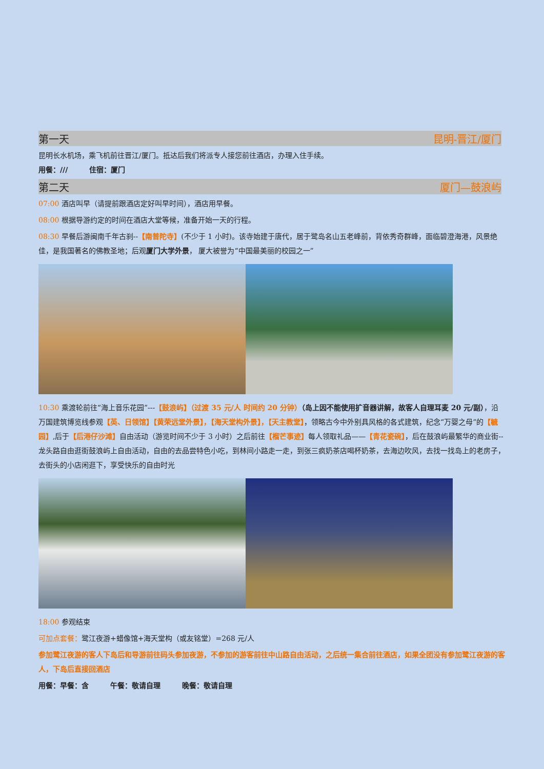第一天 昆明-晋江/厦门
昆明长水机场，乘飞机前往晋江/厦门。抵达后我们将派专人接您前往酒店，办理入住手续。
用餐：///　　　住宿：厦门
第二天 厦门—鼓浪屿
07:00 酒店叫早（请提前跟酒店定好叫早时间），酒店用早餐。
08:00 根据导游约定的时间在酒店大堂等候，准备开始一天的行程。
08:30 早餐后游闽南千年古刹--【南普陀寺】(不少于 1 小时)。该寺始建于唐代，居于鹭岛名山五老峰前，背依秀奇群峰，面临碧澄海港，风景绝佳，是我国著名的佛教圣地；后观厦门大学外景， 厦大被誉为“中国最美丽的校园之一”
10:30 乘渡轮前往“海上音乐花园”---【鼓浪屿】（过渡 35 元/人 时间约 20 分钟）（岛上因不能使用扩音器讲解，故客人自理耳麦 20 元/副），沿万国建筑博览线参观【英、日领馆】【黄荣远堂外景】，【海天堂构外景】，【天主教堂】，领略古今中外别具风格的各式建筑，纪念“万婴之母”的【毓园】,后于【后港仔沙滩】自由活动（游览时间不少于 3 小时）之后前往【榴芒事迹】每人领取礼品——【青花瓷碗】，后在鼓浪屿最繁华的商业街--龙头路自由逛街鼓浪屿上自由活动，自由的去品尝特色小吃，到林间小路走一走，到张三疯奶茶店喝杯奶茶，去海边吹风，去找一找岛上的老房子，去街头的小店闲逛下，享受快乐的自由时光
18:00 参观结束
可加点套餐：鹭江夜游+蜡像馆+海天堂构（或友铭堂）=268 元/人
参加鹭江夜游的客人下岛后和导游前往码头参加夜游，不参加的游客前往中山路自由活动，之后统一集合前往酒店，如果全团没有参加鹭江夜游的客人，下岛后直接回酒店
用餐：早餐：含　　　午餐：敬请自理　　　晚餐：敬请自理